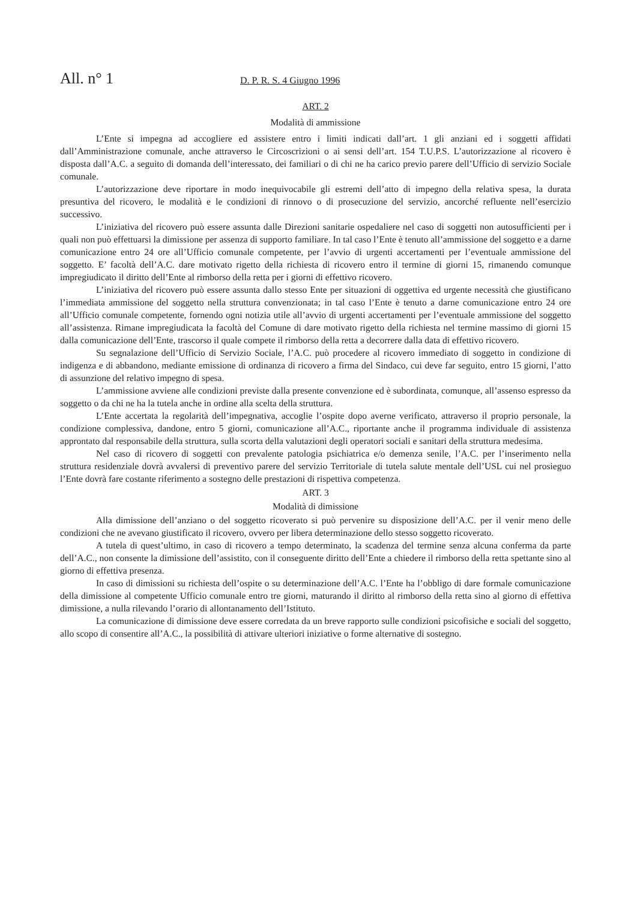All. n° 1
D. P. R. S. 4 Giugno 1996
ART. 2
Modalità di ammissione
L’Ente si impegna ad accogliere ed assistere entro i limiti indicati dall’art. 1 gli anziani ed i soggetti affidati dall’Amministrazione comunale, anche attraverso le Circoscrizioni o ai sensi dell’art. 154 T.U.P.S. L’autorizzazione al ricovero è disposta dall’A.C. a seguito di domanda dell’interessato, dei familiari o di chi ne ha carico previo parere dell’Ufficio di servizio Sociale comunale.
L’autorizzazione deve riportare in modo inequivocabile gli estremi dell’atto di impegno della relativa spesa, la durata presuntiva del ricovero, le modalità e le condizioni di rinnovo o di prosecuzione del servizio, ancorché refluente nell’esercizio successivo.
L’iniziativa del ricovero può essere assunta dalle Direzioni sanitarie ospedaliere nel caso di soggetti non autosufficienti per i quali non può effettuarsi la dimissione per assenza di supporto familiare. In tal caso l’Ente è tenuto all’ammissione del soggetto e a darne comunicazione entro 24 ore all’Ufficio comunale competente, per l’avvio di urgenti accertamenti per l’eventuale ammissione del soggetto. E’ facoltà dell’A.C. dare motivato rigetto della richiesta di ricovero entro il termine di giorni 15, rimanendo comunque impregiudicato il diritto dell’Ente al rimborso della retta per i giorni di effettivo ricovero.
L’iniziativa del ricovero può essere assunta dallo stesso Ente per situazioni di oggettiva ed urgente necessità che giustificano l’immediata ammissione del soggetto nella struttura convenzionata; in tal caso l’Ente è tenuto a darne comunicazione entro 24 ore all’Ufficio comunale competente, fornendo ogni notizia utile all’avvio di urgenti accertamenti per l’eventuale ammissione del soggetto all’assistenza. Rimane impregiudicata la facoltà del Comune di dare motivato rigetto della richiesta nel termine massimo di giorni 15 dalla comunicazione dell’Ente, trascorso il quale compete il rimborso della retta a decorrere dalla data di effettivo ricovero.
Su segnalazione dell’Ufficio di Servizio Sociale, l’A.C. può procedere al ricovero immediato di soggetto in condizione di indigenza e di abbandono, mediante emissione di ordinanza di ricovero a firma del Sindaco, cui deve far seguito, entro 15 giorni, l’atto di assunzione del relativo impegno di spesa.
L’ammissione avviene alle condizioni previste dalla presente convenzione ed è subordinata, comunque, all’assenso espresso da soggetto o da chi ne ha la tutela anche in ordine alla scelta della struttura.
L’Ente accertata la regolarità dell’impegnativa, accoglie l’ospite dopo averne verificato, attraverso il proprio personale, la condizione complessiva, dandone, entro 5 giorni, comunicazione all’A.C., riportante anche il programma individuale di assistenza approntato dal responsabile della struttura, sulla scorta della valutazioni degli operatori sociali e sanitari della struttura medesima.
Nel caso di ricovero di soggetti con prevalente patologia psichiatrica e/o demenza senile, l’A.C. per l’inserimento nella struttura residenziale dovrà avvalersi di preventivo parere del servizio Territoriale di tutela salute mentale dell’USL cui nel prosieguo l’Ente dovrà fare costante riferimento a sostegno delle prestazioni di rispettiva competenza.
ART. 3
Modalità di dimissione
Alla dimissione dell’anziano o del soggetto ricoverato si può pervenire su disposizione dell’A.C. per il venir meno delle condizioni che ne avevano giustificato il ricovero, ovvero per libera determinazione dello stesso soggetto ricoverato.
A tutela di quest’ultimo, in caso di ricovero a tempo determinato, la scadenza del termine senza alcuna conferma da parte dell’A.C., non consente la dimissione dell’assistito, con il conseguente diritto dell’Ente a chiedere il rimborso della retta spettante sino al giorno di effettiva presenza.
In caso di dimissioni su richiesta dell’ospite o su determinazione dell’A.C. l’Ente ha l’obbligo di dare formale comunicazione della dimissione al competente Ufficio comunale entro tre giorni, maturando il diritto al rimborso della retta sino al giorno di effettiva dimissione, a nulla rilevando l’orario di allontanamento dell’Istituto.
La comunicazione di dimissione deve essere corredata da un breve rapporto sulle condizioni psicofisiche e sociali del soggetto, allo scopo di consentire all’A.C., la possibilità di attivare ulteriori iniziative o forme alternative di sostegno.